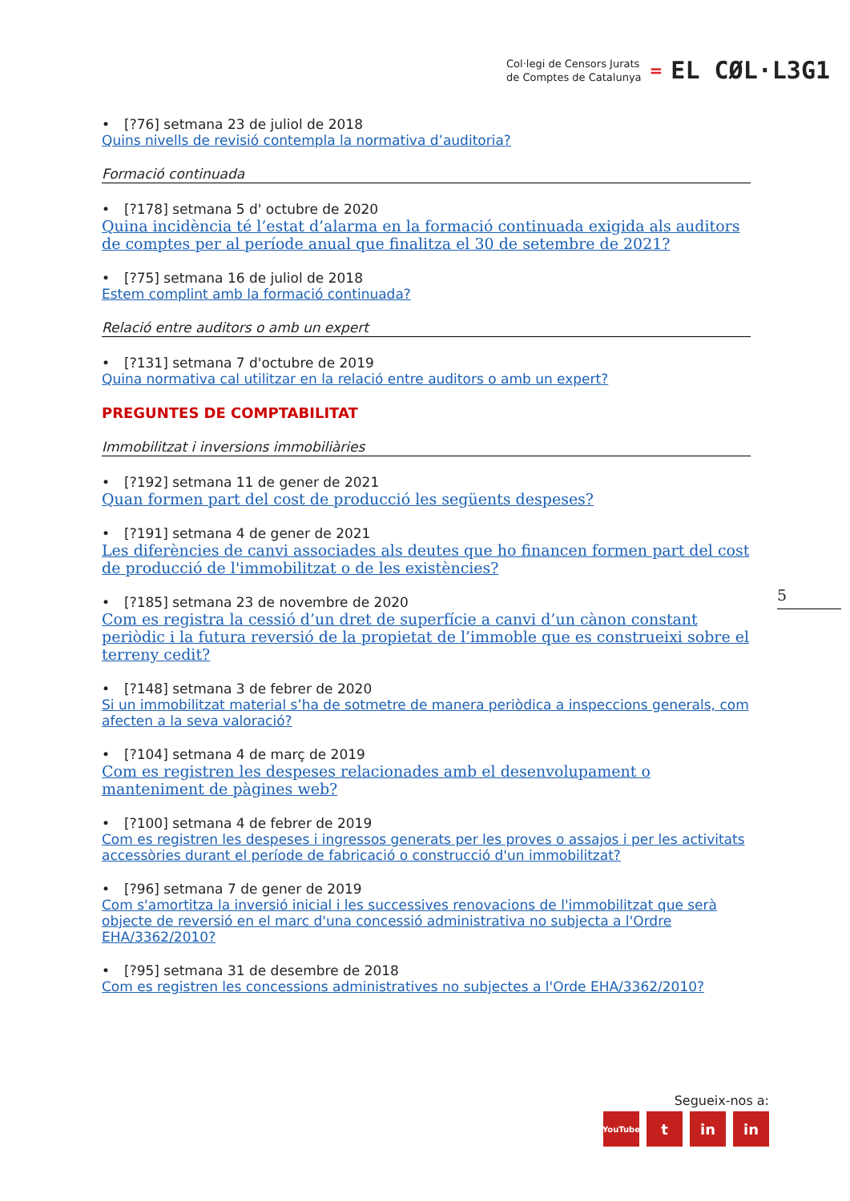Col·legi de Censors Jurats
de Comptes de Catalunya
=
EL CØL·L3G1
• [?76] setmana 23 de juliol de 2018
Quins nivells de revisió contempla la normativa d’auditoria?
Formació continuada
• [?178] setmana 5 d' octubre de 2020
Quina incidència té l’estat d’alarma en la formació continuada exigida als auditors de comptes per al període anual que finalitza el 30 de setembre de 2021?
• [?75] setmana 16 de juliol de 2018
Estem complint amb la formació continuada?
Relació entre auditors o amb un expert
• [?131] setmana 7 d'octubre de 2019
Quina normativa cal utilitzar en la relació entre auditors o amb un expert?
PREGUNTES DE COMPTABILITAT
Immobilitzat i inversions immobiliàries
• [?192] setmana 11 de gener de 2021
Quan formen part del cost de producció les següents despeses?
• [?191] setmana 4 de gener de 2021
Les diferències de canvi associades als deutes que ho financen formen part del cost de producció de l'immobilitzat o de les existències?
• [?185] setmana 23 de novembre de 2020
Com es registra la cessió d’un dret de superfície a canvi d’un cànon constant periòdic i la futura reversió de la propietat de l’immoble que es construeixi sobre el terreny cedit?
• [?148] setmana 3 de febrer de 2020
Si un immobilitzat material s’ha de sotmetre de manera periòdica a inspeccions generals, com afecten a la seva valoració?
• [?104] setmana 4 de març de 2019
Com es registren les despeses relacionades amb el desenvolupament o manteniment de pàgines web?
• [?100] setmana 4 de febrer de 2019
Com es registren les despeses i ingressos generats per les proves o assajos i per les activitats accessòries durant el període de fabricació o construcció d'un immobilitzat?
• [?96] setmana 7 de gener de 2019
Com s'amortitza la inversió inicial i les successives renovacions de l'immobilitzat que serà objecte de reversió en el marc d'una concessió administrativa no subjecta a l'Ordre EHA/3362/2010?
• [?95] setmana 31 de desembre de 2018
Com es registren les concessions administratives no subjectes a l'Orde EHA/3362/2010?
5
Segueix-nos a:
YouTube
t in in